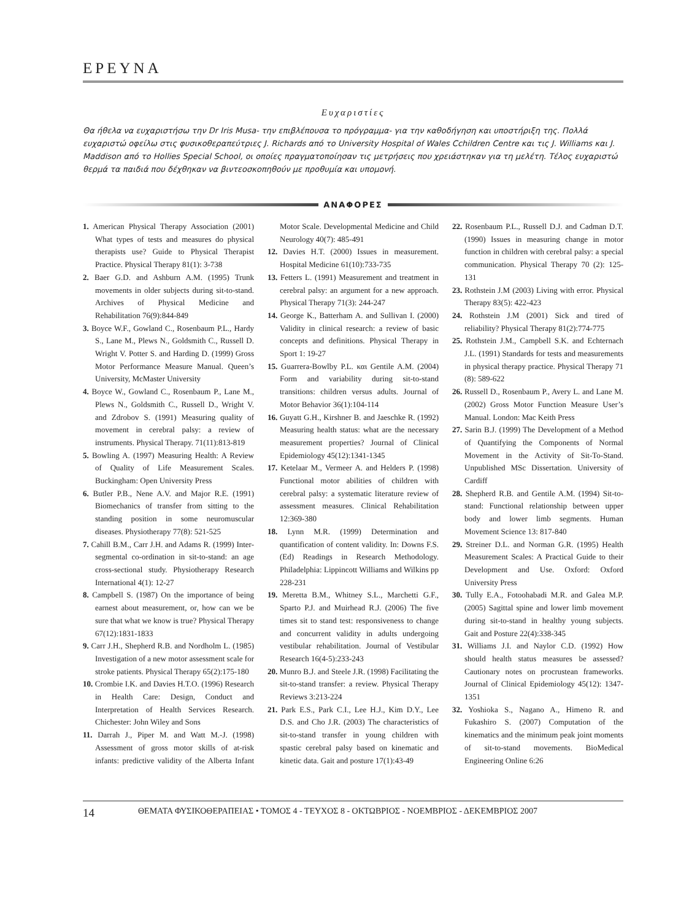ΕΡΕΥΝΑ
Ευχαριστίες
Θα ήθελα να ευχαριστήσω την Dr Iris Musa- την επιβλέπουσα το πρόγραμμα- για την καθοδήγηση και υποστήριξη της. Πολλά ευχαριστώ οφείλω στις φυσικοθεραπεύτριες J. Richards από το University Hospital of Wales Cchildren Centre και τις J. Williams και J. Maddison από το Hollies Special School, οι οποίες πραγματοποίησαν τις μετρήσεις που χρειάστηκαν για τη μελέτη. Τέλος ευχαριστώ θερμά τα παιδιά που δέχθηκαν να βιντεοσκοπηθούν με προθυμία και υπομονή.
ΑΝΑΦΟΡΕΣ
1. American Physical Therapy Association (2001) What types of tests and measures do physical therapists use? Guide to Physical Therapist Practice. Physical Therapy 81(1): 3-738
2. Baer G.D. and Ashburn A.M. (1995) Trunk movements in older subjects during sit-to-stand. Archives of Physical Medicine and Rehabilitation 76(9):844-849
3. Boyce W.F., Gowland C., Rosenbaum P.L., Hardy S., Lane M., Plews N., Goldsmith C., Russell D. Wright V. Potter S. and Harding D. (1999) Gross Motor Performance Measure Manual. Queen’s University, McMaster University
4. Boyce W., Gowland C., Rosenbaum P., Lane M., Plews N., Goldsmith C., Russell D., Wright V. and Zdrobov S. (1991) Measuring quality of movement in cerebral palsy: a review of instruments. Physical Therapy. 71(11):813-819
5. Bowling A. (1997) Measuring Health: A Review of Quality of Life Measurement Scales. Buckingham: Open University Press
6. Butler P.B., Nene A.V. and Major R.E. (1991) Biomechanics of transfer from sitting to the standing position in some neuromuscular diseases. Physiotherapy 77(8): 521-525
7. Cahill B.M., Carr J.H. and Adams R. (1999) Inter-segmental co-ordination in sit-to-stand: an age cross-sectional study. Physiotherapy Research International 4(1): 12-27
8. Campbell S. (1987) On the importance of being earnest about measurement, or, how can we be sure that what we know is true? Physical Therapy 67(12):1831-1833
9. Carr J.H., Shepherd R.B. and Nordholm L. (1985) Investigation of a new motor assessment scale for stroke patients. Physical Therapy 65(2):175-180
10. Crombie I.K. and Davies H.T.O. (1996) Research in Health Care: Design, Conduct and Interpretation of Health Services Research. Chichester: John Wiley and Sons
11. Darrah J., Piper M. and Watt M.-J. (1998) Assessment of gross motor skills of at-risk infants: predictive validity of the Alberta Infant Motor Scale. Developmental Medicine and Child Neurology 40(7): 485-491
12. Davies H.T. (2000) Issues in measurement. Hospital Medicine 61(10):733-735
13. Fetters L. (1991) Measurement and treatment in cerebral palsy: an argument for a new approach. Physical Therapy 71(3): 244-247
14. George K., Batterham A. and Sullivan I. (2000) Validity in clinical research: a review of basic concepts and definitions. Physical Therapy in Sport 1: 19-27
15. Guarrera-Bowlby P.L. και Gentile A.M. (2004) Form and variability during sit-to-stand transitions: children versus adults. Journal of Motor Behavior 36(1):104-114
16. Guyatt G.H., Kirshner B. and Jaeschke R. (1992) Measuring health status: what are the necessary measurement properties? Journal of Clinical Epidemiology 45(12):1341-1345
17. Ketelaar M., Vermeer A. and Helders P. (1998) Functional motor abilities of children with cerebral palsy: a systematic literature review of assessment measures. Clinical Rehabilitation 12:369-380
18. Lynn M.R. (1999) Determination and quantification of content validity. In: Downs F.S. (Ed) Readings in Research Methodology. Philadelphia: Lippincott Williams and Wilkins pp 228-231
19. Meretta B.M., Whitney S.L., Marchetti G.F., Sparto P.J. and Muirhead R.J. (2006) The five times sit to stand test: responsiveness to change and concurrent validity in adults undergoing vestibular rehabilitation. Journal of Vestibular Research 16(4-5):233-243
20. Munro B.J. and Steele J.R. (1998) Facilitating the sit-to-stand transfer: a review. Physical Therapy Reviews 3:213-224
21. Park E.S., Park C.I., Lee H.J., Kim D.Y., Lee D.S. and Cho J.R. (2003) The characteristics of sit-to-stand transfer in young children with spastic cerebral palsy based on kinematic and kinetic data. Gait and posture 17(1):43-49
22. Rosenbaum P.L., Russell D.J. and Cadman D.T. (1990) Issues in measuring change in motor function in children with cerebral palsy: a special communication. Physical Therapy 70 (2): 125-131
23. Rothstein J.M (2003) Living with error. Physical Therapy 83(5): 422-423
24. Rothstein J.M (2001) Sick and tired of reliability? Physical Therapy 81(2):774-775
25. Rothstein J.M., Campbell S.K. and Echternach J.L. (1991) Standards for tests and measurements in physical therapy practice. Physical Therapy 71 (8): 589-622
26. Russell D., Rosenbaum P., Avery L. and Lane M. (2002) Gross Motor Function Measure User’s Manual. London: Mac Keith Press
27. Sarin B.J. (1999) The Development of a Method of Quantifying the Components of Normal Movement in the Activity of Sit-To-Stand. Unpublished MSc Dissertation. University of Cardiff
28. Shepherd R.B. and Gentile A.M. (1994) Sit-to-stand: Functional relationship between upper body and lower limb segments. Human Movement Science 13: 817-840
29. Streiner D.L. and Norman G.R. (1995) Health Measurement Scales: A Practical Guide to their Development and Use. Oxford: Oxford University Press
30. Tully E.A., Fotoohabadi M.R. and Galea M.P. (2005) Sagittal spine and lower limb movement during sit-to-stand in healthy young subjects. Gait and Posture 22(4):338-345
31. Williams J.I. and Naylor C.D. (1992) How should health status measures be assessed? Cautionary notes on procrustean frameworks. Journal of Clinical Epidemiology 45(12): 1347-1351
32. Yoshioka S., Nagano A., Himeno R. and Fukashiro S. (2007) Computation of the kinematics and the minimum peak joint moments of sit-to-stand movements. BioMedical Engineering Online 6:26
14 ΘΕΜΑΤΑ ΦΥΣΙΚΟΘΕΡΑΠΕΙΑΣ • ΤΟΜΟΣ 4 - ΤΕΥΧΟΣ 8 - ΟΚΤΩΒΡΙΟΣ - ΝΟΕΜΒΡΙΟΣ - ΔΕΚΕΜΒΡΙΟΣ 2007